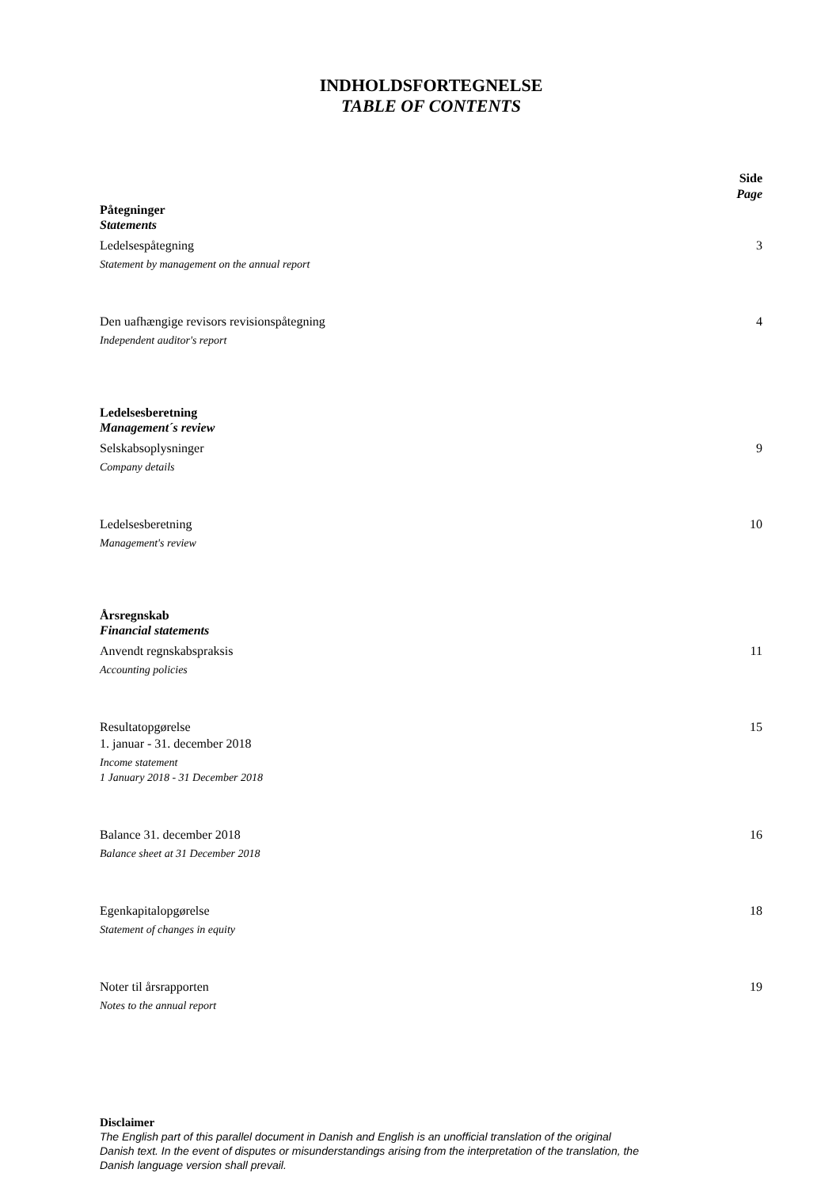INDHOLDSFORTEGNELSE
TABLE OF CONTENTS
Side
Page
Påtegninger
Statements
Ledelsespåtegning 3
Statement by management on the annual report
Den uafhængige revisors revisionspåtegning 4
Independent auditor's report
Ledelsesberetning
Management´s review
Selskabsoplysninger 9
Company details
Ledelsesberetning 10
Management's review
Årsregnskab
Financial statements
Anvendt regnskabspraksis 11
Accounting policies
Resultatopgørelse
1. januar - 31. december 2018 15
Income statement
1 January 2018 - 31 December 2018
Balance 31. december 2018 16
Balance sheet at 31 December 2018
Egenkapitalopgørelse 18
Statement of changes in equity
Noter til årsrapporten 19
Notes to the annual report
Disclaimer
The English part of this parallel document in Danish and English is an unofficial translation of the original
Danish text. In the event of disputes or misunderstandings arising from the interpretation of the translation, the
Danish language version shall prevail.